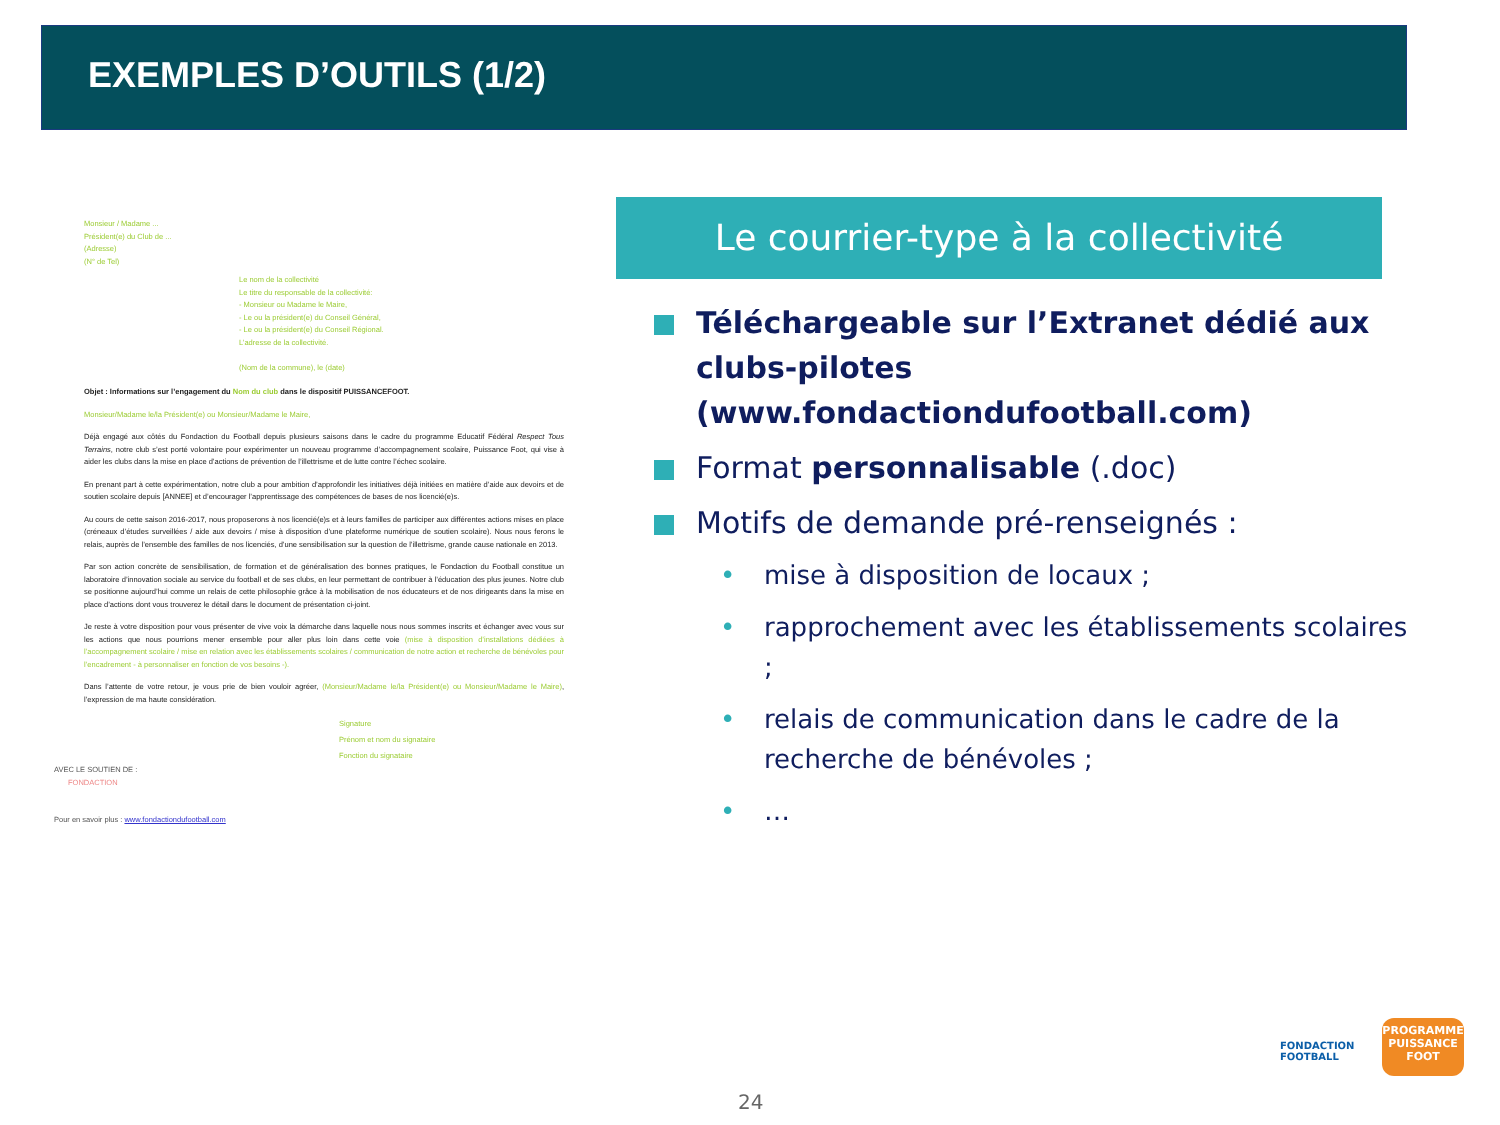EXEMPLES D’OUTILS (1/2)
Monsieur / Madame ...
Président(e) du Club de ...
(Adresse)
(N° de Tel)
Le nom de la collectivité
Le titre du responsable de la collectivité:
- Monsieur ou Madame le Maire,
- Le ou la président(e) du Conseil Général,
- Le ou la président(e) du Conseil Régional.
L’adresse de la collectivité.
(Nom de la commune), le (date)
Objet : Informations sur l’engagement du Nom du club dans le dispositif PUISSANCEFOOT.
Monsieur/Madame le/la Président(e) ou Monsieur/Madame le Maire,
Déjà engagé aux côtés du Fondaction du Football depuis plusieurs saisons dans le cadre du programme Educatif Fédéral Respect Tous Terrains, notre club s’est porté volontaire pour expérimenter un nouveau programme d’accompagnement scolaire, Puissance Foot, qui vise à aider les clubs dans la mise en place d’actions de prévention de l’illettrisme et de lutte contre l’échec scolaire.
En prenant part à cette expérimentation, notre club a pour ambition d’approfondir les initiatives déjà initiées en matière d’aide aux devoirs et de soutien scolaire depuis [ANNEE] et d’encourager l’apprentissage des compétences de bases de nos licencié(e)s.
Au cours de cette saison 2016-2017, nous proposerons à nos licencié(e)s et à leurs familles de participer aux différentes actions mises en place (créneaux d’études surveillées / aide aux devoirs / mise à disposition d’une plateforme numérique de soutien scolaire). Nous nous ferons le relais, auprès de l’ensemble des familles de nos licenciés, d’une sensibilisation sur la question de l’illettrisme, grande cause nationale en 2013.
Par son action concrète de sensibilisation, de formation et de généralisation des bonnes pratiques, le Fondaction du Football constitue un laboratoire d’innovation sociale au service du football et de ses clubs, en leur permettant de contribuer à l’éducation des plus jeunes. Notre club se positionne aujourd’hui comme un relais de cette philosophie grâce à la mobilisation de nos éducateurs et de nos dirigeants dans la mise en place d’actions dont vous trouverez le détail dans le document de présentation ci-joint.
Je reste à votre disposition pour vous présenter de vive voix la démarche dans laquelle nous nous sommes inscrits et échanger avec vous sur les actions que nous pourrions mener ensemble pour aller plus loin dans cette voie (mise à disposition d’installations dédiées à l’accompagnement scolaire / mise en relation avec les établissements scolaires / communication de notre action et recherche de bénévoles pour l’encadrement - à personnaliser en fonction de vos besoins -).
Dans l’attente de votre retour, je vous prie de bien vouloir agréer, (Monsieur/Madame le/la Président(e) ou Monsieur/Madame le Maire), l’expression de ma haute considération.
Signature
Prénom et nom du signataire
Fonction du signataire
AVEC LE SOUTIEN DE :
FONDACTION
Pour en savoir plus : www.fondactiondufootball.com
Le courrier-type à la collectivité
Téléchargeable sur l’Extranet dédié aux clubs-pilotes (www.fondactiondufootball.com)
Format personnalisable (.doc)
Motifs de demande pré-renseignés :
• mise à disposition de locaux ;
• rapprochement avec les établissements scolaires ;
• relais de communication dans le cadre de la recherche de bénévoles ;
• …
FONDACTION
FOOTBALL
PROGRAMME
PUISSANCE
FOOT
24